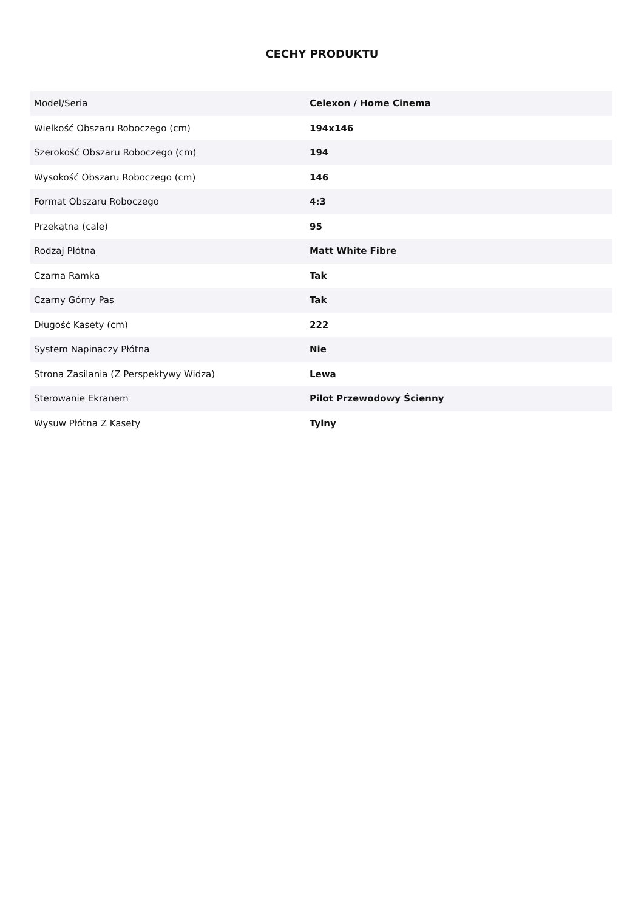CECHY PRODUKTU
| Model/Seria | Celexon / Home Cinema |
| Wielkość Obszaru Roboczego (cm) | 194x146 |
| Szerokość Obszaru Roboczego (cm) | 194 |
| Wysokość Obszaru Roboczego (cm) | 146 |
| Format Obszaru Roboczego | 4:3 |
| Przekątna (cale) | 95 |
| Rodzaj Płótna | Matt White Fibre |
| Czarna Ramka | Tak |
| Czarny Górny Pas | Tak |
| Długość Kasety (cm) | 222 |
| System Napinaczy Płótna | Nie |
| Strona Zasilania (Z Perspektywy Widza) | Lewa |
| Sterowanie Ekranem | Pilot Przewodowy Ścienny |
| Wysuw Płótna Z Kasety | Tylny |